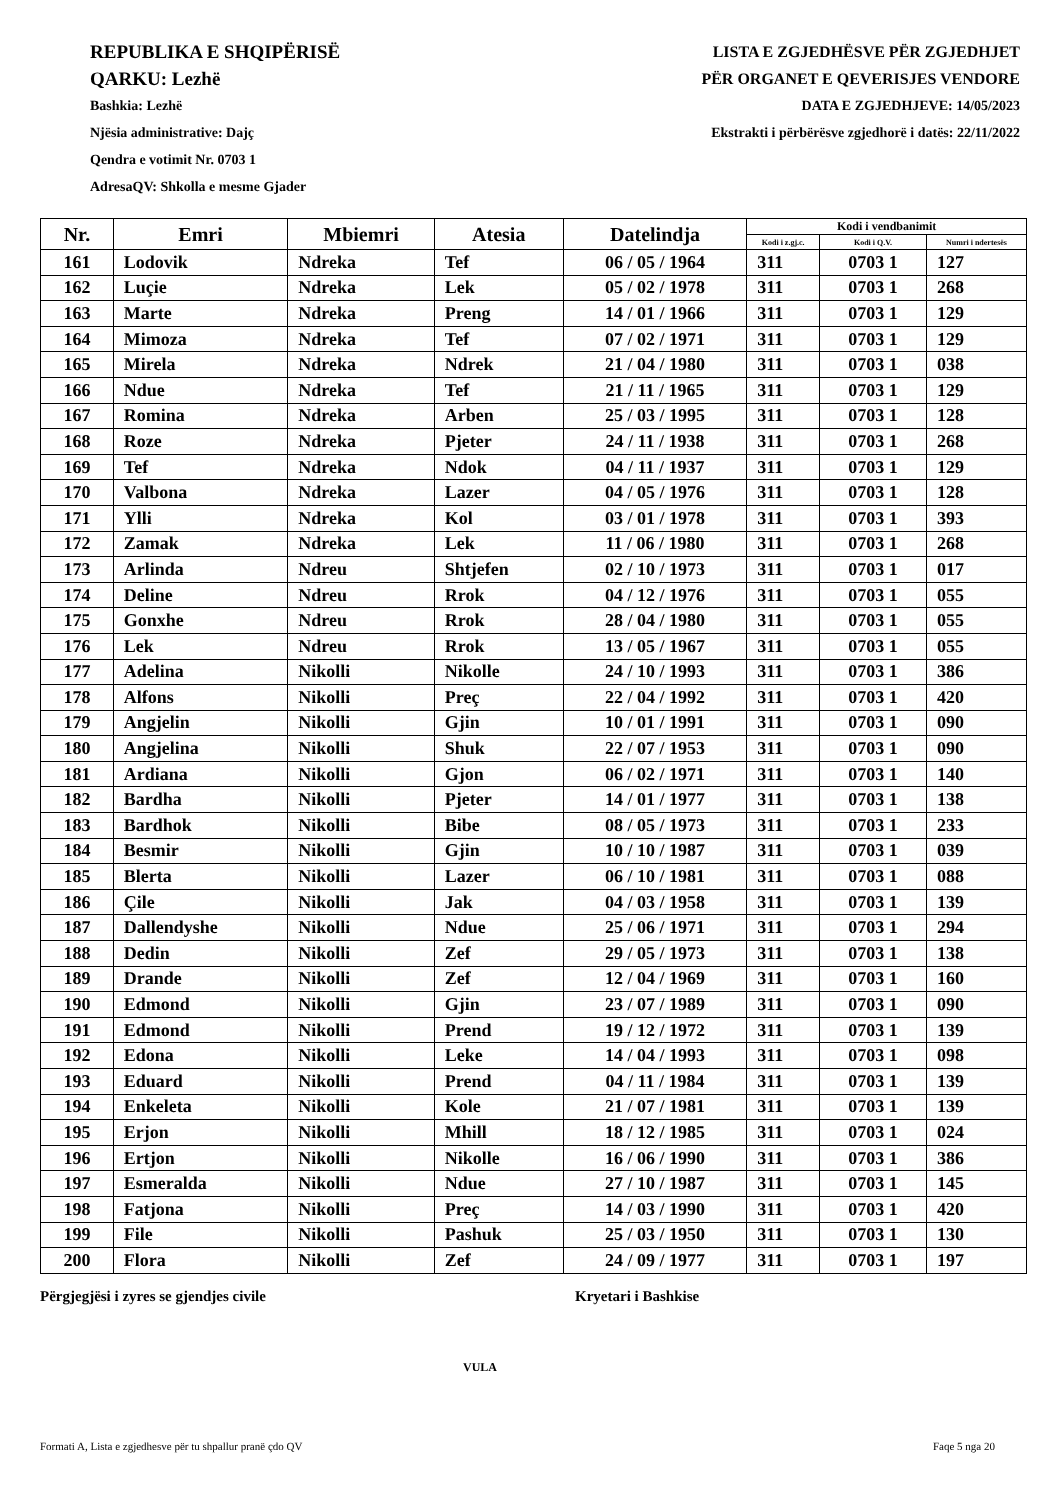REPUBLIKA E SHQIPËRISË
QARKU: Lezhë
Bashkia: Lezhë
Njësia administrative: Dajç
Qendra e votimit Nr. 0703 1
AdresaQV: Shkolla e mesme Gjader
LISTA E ZGJEDHËSVE PËR ZGJEDHJET
PËR ORGANET E QEVERISJES VENDORE
DATA E ZGJEDHJEVE: 14/05/2023
Ekstrakti i përbërësve zgjedhorë i datës: 22/11/2022
| Nr. | Emri | Mbiemri | Atesia | Datelindja | Kodi i vendbanimit | | |
| --- | --- | --- | --- | --- | --- | --- | --- |
| | | | | | Kodi i z.gj.c. | Kodi i Q.V. | Numri i ndertesës |
| 161 | Lodovik | Ndreka | Tef | 06 / 05 / 1964 | 311 | 0703 1 | 127 |
| 162 | Luçie | Ndreka | Lek | 05 / 02 / 1978 | 311 | 0703 1 | 268 |
| 163 | Marte | Ndreka | Preng | 14 / 01 / 1966 | 311 | 0703 1 | 129 |
| 164 | Mimoza | Ndreka | Tef | 07 / 02 / 1971 | 311 | 0703 1 | 129 |
| 165 | Mirela | Ndreka | Ndrek | 21 / 04 / 1980 | 311 | 0703 1 | 038 |
| 166 | Ndue | Ndreka | Tef | 21 / 11 / 1965 | 311 | 0703 1 | 129 |
| 167 | Romina | Ndreka | Arben | 25 / 03 / 1995 | 311 | 0703 1 | 128 |
| 168 | Roze | Ndreka | Pjeter | 24 / 11 / 1938 | 311 | 0703 1 | 268 |
| 169 | Tef | Ndreka | Ndok | 04 / 11 / 1937 | 311 | 0703 1 | 129 |
| 170 | Valbona | Ndreka | Lazer | 04 / 05 / 1976 | 311 | 0703 1 | 128 |
| 171 | Ylli | Ndreka | Kol | 03 / 01 / 1978 | 311 | 0703 1 | 393 |
| 172 | Zamak | Ndreka | Lek | 11 / 06 / 1980 | 311 | 0703 1 | 268 |
| 173 | Arlinda | Ndreu | Shtjefen | 02 / 10 / 1973 | 311 | 0703 1 | 017 |
| 174 | Deline | Ndreu | Rrok | 04 / 12 / 1976 | 311 | 0703 1 | 055 |
| 175 | Gonxhe | Ndreu | Rrok | 28 / 04 / 1980 | 311 | 0703 1 | 055 |
| 176 | Lek | Ndreu | Rrok | 13 / 05 / 1967 | 311 | 0703 1 | 055 |
| 177 | Adelina | Nikolli | Nikolle | 24 / 10 / 1993 | 311 | 0703 1 | 386 |
| 178 | Alfons | Nikolli | Preç | 22 / 04 / 1992 | 311 | 0703 1 | 420 |
| 179 | Angjelin | Nikolli | Gjin | 10 / 01 / 1991 | 311 | 0703 1 | 090 |
| 180 | Angjelina | Nikolli | Shuk | 22 / 07 / 1953 | 311 | 0703 1 | 090 |
| 181 | Ardiana | Nikolli | Gjon | 06 / 02 / 1971 | 311 | 0703 1 | 140 |
| 182 | Bardha | Nikolli | Pjeter | 14 / 01 / 1977 | 311 | 0703 1 | 138 |
| 183 | Bardhok | Nikolli | Bibe | 08 / 05 / 1973 | 311 | 0703 1 | 233 |
| 184 | Besmir | Nikolli | Gjin | 10 / 10 / 1987 | 311 | 0703 1 | 039 |
| 185 | Blerta | Nikolli | Lazer | 06 / 10 / 1981 | 311 | 0703 1 | 088 |
| 186 | Çile | Nikolli | Jak | 04 / 03 / 1958 | 311 | 0703 1 | 139 |
| 187 | Dallendyshe | Nikolli | Ndue | 25 / 06 / 1971 | 311 | 0703 1 | 294 |
| 188 | Dedin | Nikolli | Zef | 29 / 05 / 1973 | 311 | 0703 1 | 138 |
| 189 | Drande | Nikolli | Zef | 12 / 04 / 1969 | 311 | 0703 1 | 160 |
| 190 | Edmond | Nikolli | Gjin | 23 / 07 / 1989 | 311 | 0703 1 | 090 |
| 191 | Edmond | Nikolli | Prend | 19 / 12 / 1972 | 311 | 0703 1 | 139 |
| 192 | Edona | Nikolli | Leke | 14 / 04 / 1993 | 311 | 0703 1 | 098 |
| 193 | Eduard | Nikolli | Prend | 04 / 11 / 1984 | 311 | 0703 1 | 139 |
| 194 | Enkeleta | Nikolli | Kole | 21 / 07 / 1981 | 311 | 0703 1 | 139 |
| 195 | Erjon | Nikolli | Mhill | 18 / 12 / 1985 | 311 | 0703 1 | 024 |
| 196 | Ertjon | Nikolli | Nikolle | 16 / 06 / 1990 | 311 | 0703 1 | 386 |
| 197 | Esmeralda | Nikolli | Ndue | 27 / 10 / 1987 | 311 | 0703 1 | 145 |
| 198 | Fatjona | Nikolli | Preç | 14 / 03 / 1990 | 311 | 0703 1 | 420 |
| 199 | File | Nikolli | Pashuk | 25 / 03 / 1950 | 311 | 0703 1 | 130 |
| 200 | Flora | Nikolli | Zef | 24 / 09 / 1977 | 311 | 0703 1 | 197 |
Përgjegjësi i zyres se gjendjes civile Kryetari i Bashkise
VULA
Formati A, Lista e zgjedhesve për tu shpallur pranë çdo QV
Faqe 5 nga 20